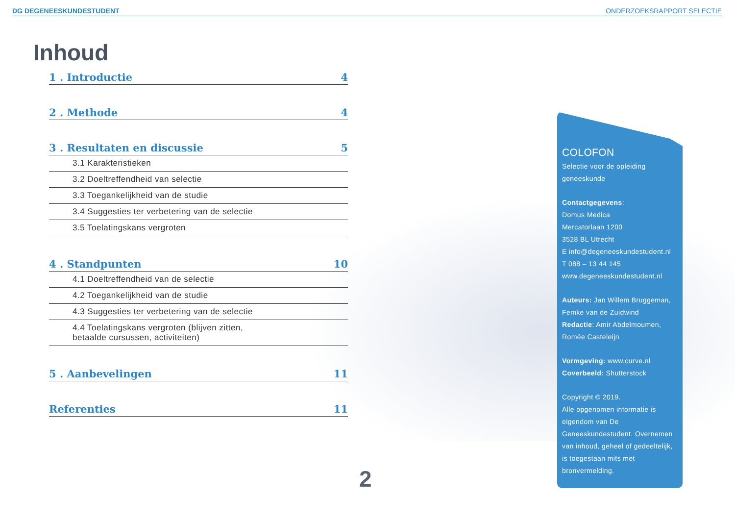DG DEGENEESKUNDESTUDENT ONDERZOEKSRAPPORT SELECTIE
Inhoud
1 . Introductie 4
2 . Methode 4
3 . Resultaten en discussie 5
3.1 Karakteristieken
3.2 Doeltreffendheid van selectie
3.3 Toegankelijkheid van de studie
3.4 Suggesties ter verbetering van de selectie
3.5 Toelatingskans vergroten
4 . Standpunten 10
4.1 Doeltreffendheid van de selectie
4.2 Toegankelijkheid van de studie
4.3 Suggesties ter verbetering van de selectie
4.4 Toelatingskans vergroten (blijven zitten,
betaalde cursussen, activiteiten)
5 . Aanbevelingen 11
Referenties 11
2
COLOFON
Selectie voor de opleiding geneeskunde
Contactgegevens:
Domus Medica
Mercatorlaan 1200
3528 BL Utrecht
E info@degeneeskundestudent.nl
T 088 – 13 44 145
www.degeneeskundestudent.nl
Auteurs: Jan Willem Bruggeman, Femke van de Zuidwind
Redactie: Amir Abdelmoumen, Romée Casteleijn
Vormgeving: www.curve.nl
Coverbeeld: Shutterstock
Copyright © 2019.
Alle opgenomen informatie is eigendom van De Geneeskundestudent. Overnemen van inhoud, geheel of gedeeltelijk, is toegestaan mits met bronvermelding.